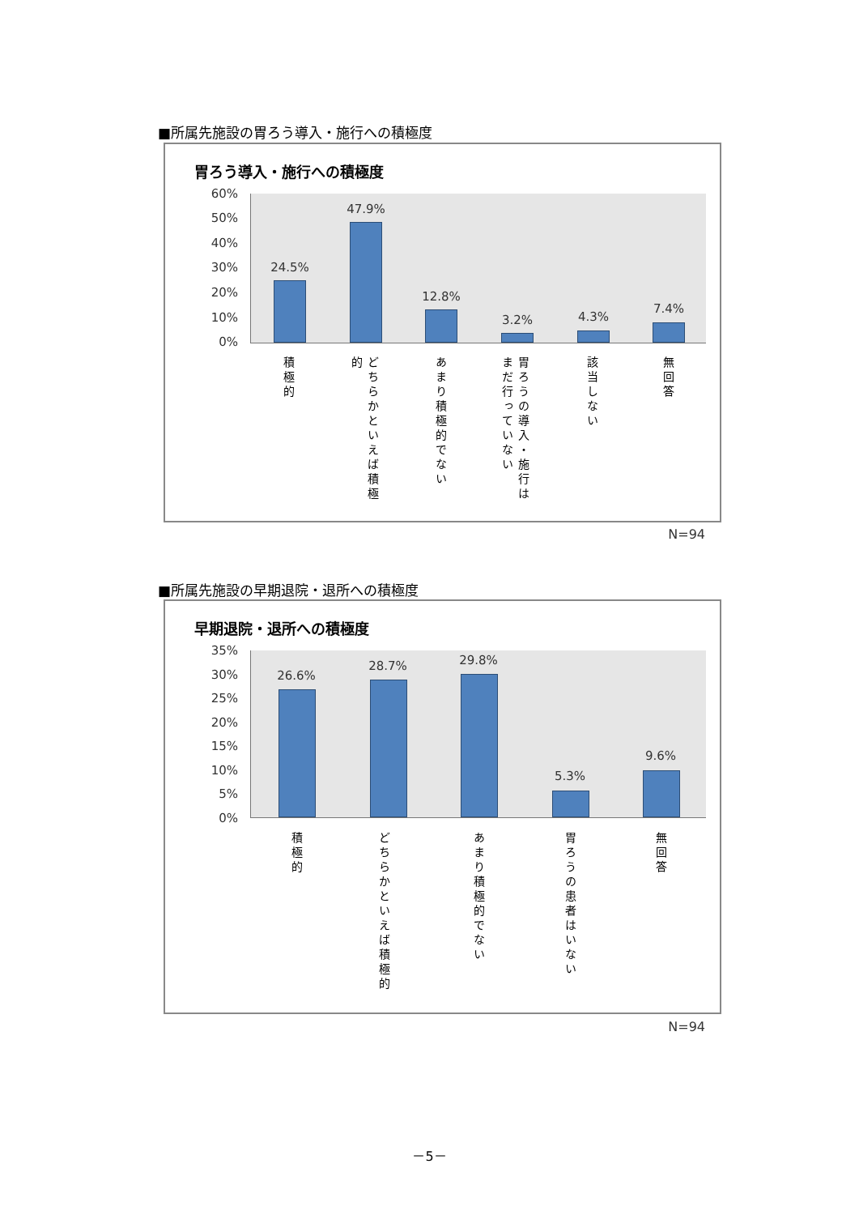■所属先施設の胃ろう導入・施行への積極度
胃ろう導入・施行への積極度
60%
50%
40%
30%
20%
10%
0%
24.5%
47.9%
12.8%
3.2% 4.3%
7.4%
積極的
どちらかといえば積極的
あまり積極的でない
胃ろうの導入・施行はまだ行っていない
該当しない
無回答
N=94
■所属先施設の早期退院・退所への積極度
早期退院・退所への積極度
35%
30%
25%
20%
15%
10%
5%
0%
26.6%
28.7% 29.8%
5.3%
9.6%
積極的
どちらかといえば積極的
あまり積極的でない
胃ろうの患者はいない
無回答
N=94
－5－